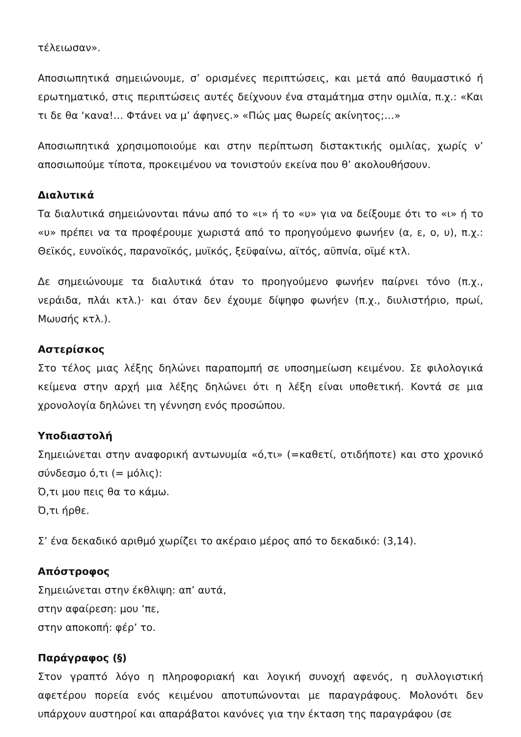τέλειωσαν».
Αποσιωπητικά σημειώνουμε, σ’ ορισμένες περιπτώσεις, και μετά από θαυμαστικό ή ερωτηματικό, στις περιπτώσεις αυτές δείχνουν ένα σταμάτημα στην ομιλία, π.χ.: «Και τι δε θα ‘κανα!… Φτάνει να μ’ άφηνες.» «Πώς μας θωρείς ακίνητος;…»
Αποσιωπητικά χρησιμοποιούμε και στην περίπτωση διστακτικής ομιλίας, χωρίς ν’ αποσιωπούμε τίποτα, προκειμένου να τονιστούν εκείνα που θ’ ακολουθήσουν.
Διαλυτικά
Τα διαλυτικά σημειώνονται πάνω από το «ι» ή το «υ» για να δείξουμε ότι το «ι» ή το «υ» πρέπει να τα προφέρουμε χωριστά από το προηγούμενο φωνήεν (α, ε, ο, υ), π.χ.: Θεϊκός, ευνοϊκός, παρανοϊκός, μυϊκός, ξεϋφαίνω, αϊτός, αϋπνία, οϊμέ κτλ.
Δε σημειώνουμε τα διαλυτικά όταν το προηγούμενο φωνήεν παίρνει τόνο (π.χ., νεράιδα, πλάι κτλ.)· και όταν δεν έχουμε δίψηφο φωνήεν (π.χ., διυλιστήριο, πρωί, Μωυσής κτλ.).
Αστερίσκος
Στο τέλος μιας λέξης δηλώνει παραπομπή σε υποσημείωση κειμένου. Σε φιλολογικά κείμενα στην αρχή μια λέξης δηλώνει ότι η λέξη είναι υποθετική. Κοντά σε μια χρονολογία δηλώνει τη γέννηση ενός προσώπου.
Υποδιαστολή
Σημειώνεται στην αναφορική αντωνυμία «ό,τι» (=καθετί, οτιδήποτε) και στο χρονικό σύνδεσμο ό,τι (= μόλις):
Ό,τι μου πεις θα το κάμω.
Ό,τι ήρθε.
Σ’ ένα δεκαδικό αριθμό χωρίζει το ακέραιο μέρος από το δεκαδικό: (3,14).
Απόστροφος
Σημειώνεται στην έκθλιψη: απ’ αυτά,
στην αφαίρεση: μου ‘πε,
στην αποκοπή: φέρ’ το.
Παράγραφος (§)
Στον γραπτό λόγο η πληροφοριακή και λογική συνοχή αφενός, η συλλογιστική αφετέρου πορεία ενός κειμένου αποτυπώνονται με παραγράφους. Μολονότι δεν υπάρχουν αυστηροί και απαράβατοι κανόνες για την έκταση της παραγράφου (σε